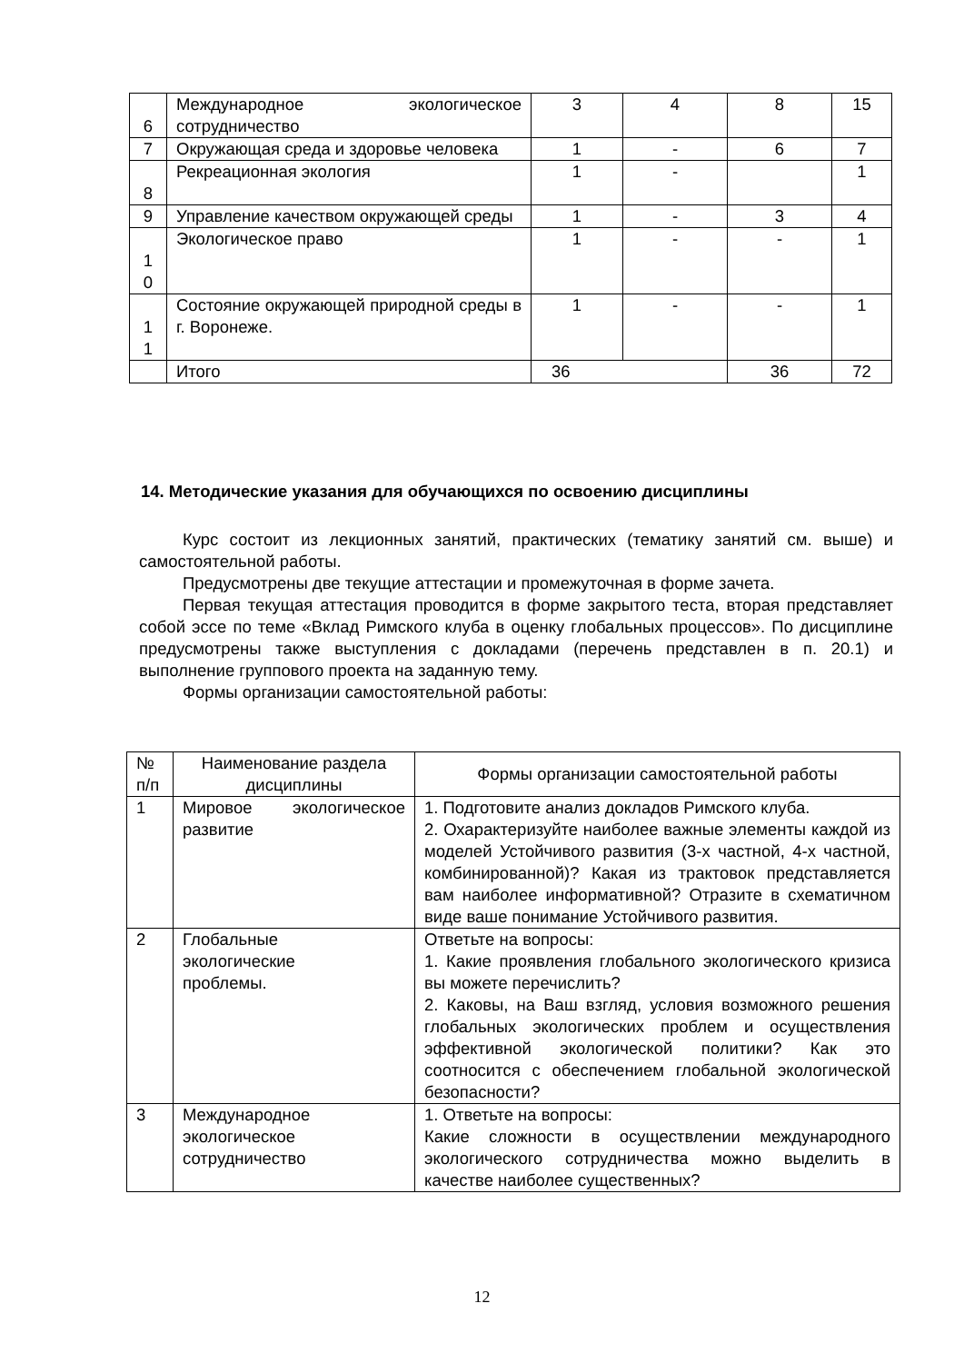| 6 | Международное экологическое сотрудничество | 3 | 4 | 8 | 15 |
| 7 | Окружающая среда и здоровье человека | 1 | - | 6 | 7 |
| 8 | Рекреационная экология | 1 | - | | 1 |
| 9 | Управление качеством окружающей среды | 1 | - | 3 | 4 |
| 1 0 | Экологическое право | 1 | - | - | 1 |
| 1 1 | Состояние окружающей природной среды в г. Воронеже. | 1 | - | - | 1 |
| | Итого | 36 | | 36 | 72 |
14. Методические указания для обучающихся по освоению дисциплины
Курс состоит из лекционных занятий, практических (тематику занятий см. выше) и самостоятельной работы.
Предусмотрены две текущие аттестации и промежуточная в форме зачета.
Первая текущая аттестация проводится в форме закрытого теста, вторая представляет собой эссе по теме «Вклад Римского клуба в оценку глобальных процессов». По дисциплине предусмотрены также выступления с докладами (перечень представлен в п. 20.1) и выполнение группового проекта на заданную тему.
Формы организации самостоятельной работы:
| № п/п | Наименование раздела дисциплины | Формы организации самостоятельной работы |
| --- | --- | --- |
| 1 | Мировое экологическое развитие | 1. Подготовите анализ докладов Римского клуба. 2. Охарактеризуйте наиболее важные элементы каждой из моделей Устойчивого развития (3-х частной, 4-х частной, комбинированной)? Какая из трактовок представляется вам наиболее информативной? Отразите в схематичном виде ваше понимание Устойчивого развития. |
| 2 | Глобальные экологические проблемы. | Ответьте на вопросы: 1. Какие проявления глобального экологического кризиса вы можете перечислить? 2. Каковы, на Ваш взгляд, условия возможного решения глобальных экологических проблем и осуществления эффективной экологической политики? Как это соотносится с обеспечением глобальной экологической безопасности? |
| 3 | Международное экологическое сотрудничество | 1. Ответьте на вопросы: Какие сложности в осуществлении международного экологического сотрудничества можно выделить в качестве наиболее существенных? |
12